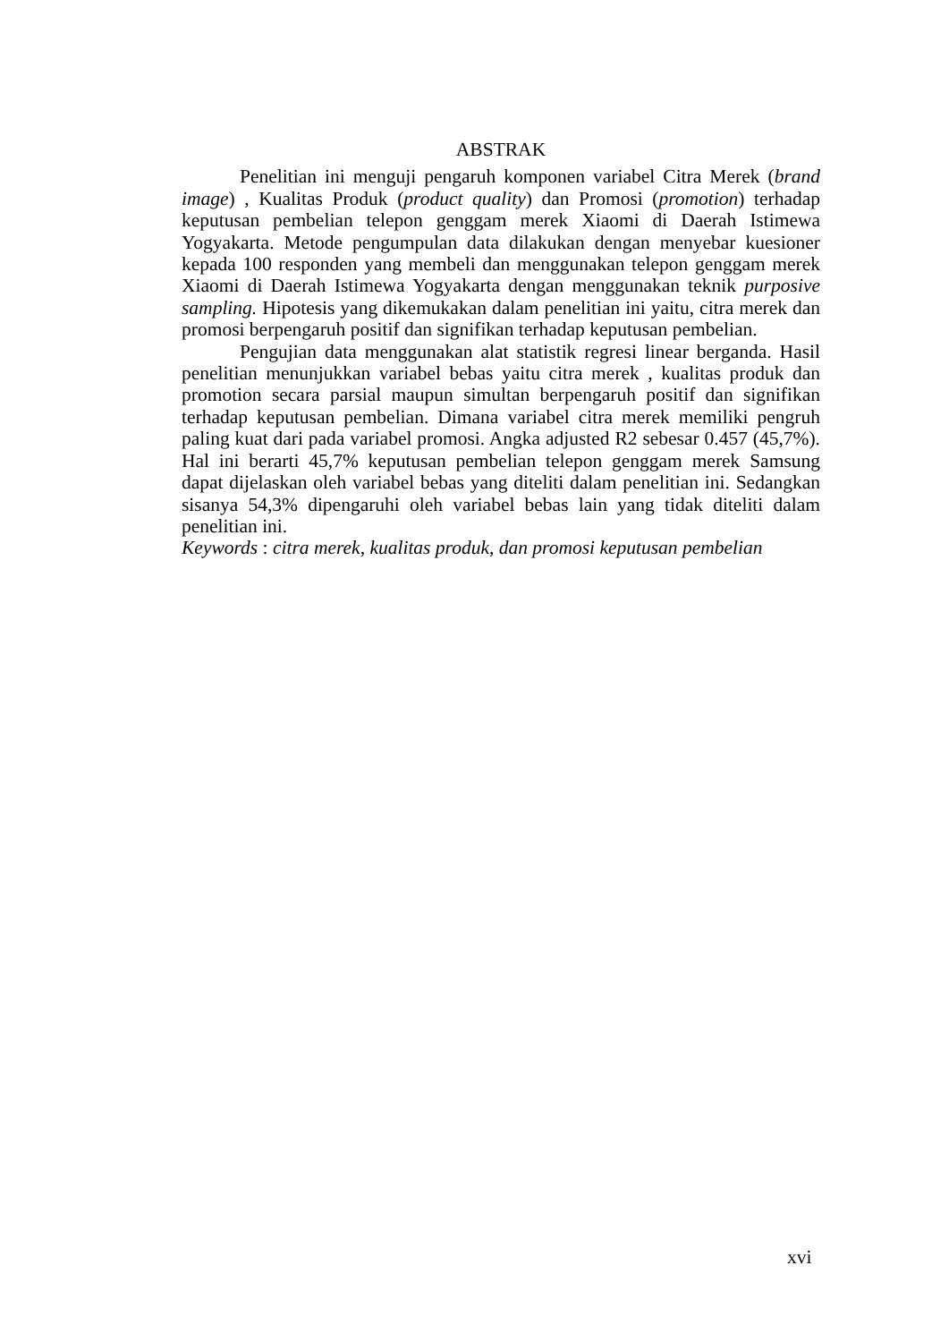ABSTRAK
Penelitian ini menguji pengaruh komponen variabel Citra Merek (brand image) , Kualitas Produk (product quality) dan Promosi (promotion) terhadap keputusan pembelian telepon genggam merek Xiaomi di Daerah Istimewa Yogyakarta. Metode pengumpulan data dilakukan dengan menyebar kuesioner kepada 100 responden yang membeli dan menggunakan telepon genggam merek Xiaomi di Daerah Istimewa Yogyakarta dengan menggunakan teknik purposive sampling. Hipotesis yang dikemukakan dalam penelitian ini yaitu, citra merek dan promosi berpengaruh positif dan signifikan terhadap keputusan pembelian.
Pengujian data menggunakan alat statistik regresi linear berganda. Hasil penelitian menunjukkan variabel bebas yaitu citra merek , kualitas produk dan promotion secara parsial maupun simultan berpengaruh positif dan signifikan terhadap keputusan pembelian. Dimana variabel citra merek memiliki pengruh paling kuat dari pada variabel promosi. Angka adjusted R2 sebesar 0.457 (45,7%). Hal ini berarti 45,7% keputusan pembelian telepon genggam merek Samsung dapat dijelaskan oleh variabel bebas yang diteliti dalam penelitian ini. Sedangkan sisanya 54,3% dipengaruhi oleh variabel bebas lain yang tidak diteliti dalam penelitian ini.
Keywords : citra merek, kualitas produk, dan promosi keputusan pembelian
xvi